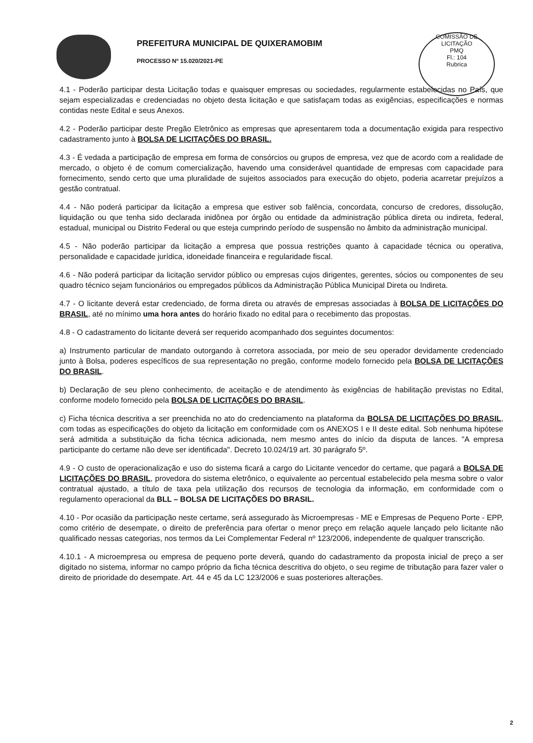PREFEITURA MUNICIPAL DE QUIXERAMOBIM
PROCESSO Nº 15.020/2021-PE
COMISSÃO DE LICITAÇÃO
PMQ
Fl.: 104
Rubrica
4.1 - Poderão participar desta Licitação todas e quaisquer empresas ou sociedades, regularmente estabelecidas no País, que sejam especializadas e credenciadas no objeto desta licitação e que satisfaçam todas as exigências, especificações e normas contidas neste Edital e seus Anexos.
4.2 - Poderão participar deste Pregão Eletrônico as empresas que apresentarem toda a documentação exigida para respectivo cadastramento junto à BOLSA DE LICITAÇÕES DO BRASIL.
4.3 - É vedada a participação de empresa em forma de consórcios ou grupos de empresa, vez que de acordo com a realidade de mercado, o objeto é de comum comercialização, havendo uma considerável quantidade de empresas com capacidade para fornecimento, sendo certo que uma pluralidade de sujeitos associados para execução do objeto, poderia acarretar prejuízos a gestão contratual.
4.4 - Não poderá participar da licitação a empresa que estiver sob falência, concordata, concurso de credores, dissolução, liquidação ou que tenha sido declarada inidônea por órgão ou entidade da administração pública direta ou indireta, federal, estadual, municipal ou Distrito Federal ou que esteja cumprindo período de suspensão no âmbito da administração municipal.
4.5 - Não poderão participar da licitação a empresa que possua restrições quanto à capacidade técnica ou operativa, personalidade e capacidade jurídica, idoneidade financeira e regularidade fiscal.
4.6 - Não poderá participar da licitação servidor público ou empresas cujos dirigentes, gerentes, sócios ou componentes de seu quadro técnico sejam funcionários ou empregados públicos da Administração Pública Municipal Direta ou Indireta.
4.7 - O licitante deverá estar credenciado, de forma direta ou através de empresas associadas à BOLSA DE LICITAÇÕES DO BRASIL, até no mínimo uma hora antes do horário fixado no edital para o recebimento das propostas.
4.8 - O cadastramento do licitante deverá ser requerido acompanhado dos seguintes documentos:
a) Instrumento particular de mandato outorgando à corretora associada, por meio de seu operador devidamente credenciado junto à Bolsa, poderes específicos de sua representação no pregão, conforme modelo fornecido pela BOLSA DE LICITAÇÕES DO BRASIL.
b) Declaração de seu pleno conhecimento, de aceitação e de atendimento às exigências de habilitação previstas no Edital, conforme modelo fornecido pela BOLSA DE LICITAÇÕES DO BRASIL.
c) Ficha técnica descritiva a ser preenchida no ato do credenciamento na plataforma da BOLSA DE LICITAÇÕES DO BRASIL, com todas as especificações do objeto da licitação em conformidade com os ANEXOS I e II deste edital. Sob nenhuma hipótese será admitida a substituição da ficha técnica adicionada, nem mesmo antes do início da disputa de lances. "A empresa participante do certame não deve ser identificada". Decreto 10.024/19 art. 30 parágrafo 5º.
4.9 - O custo de operacionalização e uso do sistema ficará a cargo do Licitante vencedor do certame, que pagará a BOLSA DE LICITAÇÕES DO BRASIL, provedora do sistema eletrônico, o equivalente ao percentual estabelecido pela mesma sobre o valor contratual ajustado, a título de taxa pela utilização dos recursos de tecnologia da informação, em conformidade com o regulamento operacional da BLL – BOLSA DE LICITAÇÕES DO BRASIL.
4.10 - Por ocasião da participação neste certame, será assegurado às Microempresas - ME e Empresas de Pequeno Porte - EPP, como critério de desempate, o direito de preferência para ofertar o menor preço em relação aquele lançado pelo licitante não qualificado nessas categorias, nos termos da Lei Complementar Federal nº 123/2006, independente de qualquer transcrição.
4.10.1 - A microempresa ou empresa de pequeno porte deverá, quando do cadastramento da proposta inicial de preço a ser digitado no sistema, informar no campo próprio da ficha técnica descritiva do objeto, o seu regime de tributação para fazer valer o direito de prioridade do desempate. Art. 44 e 45 da LC 123/2006 e suas posteriores alterações.
2